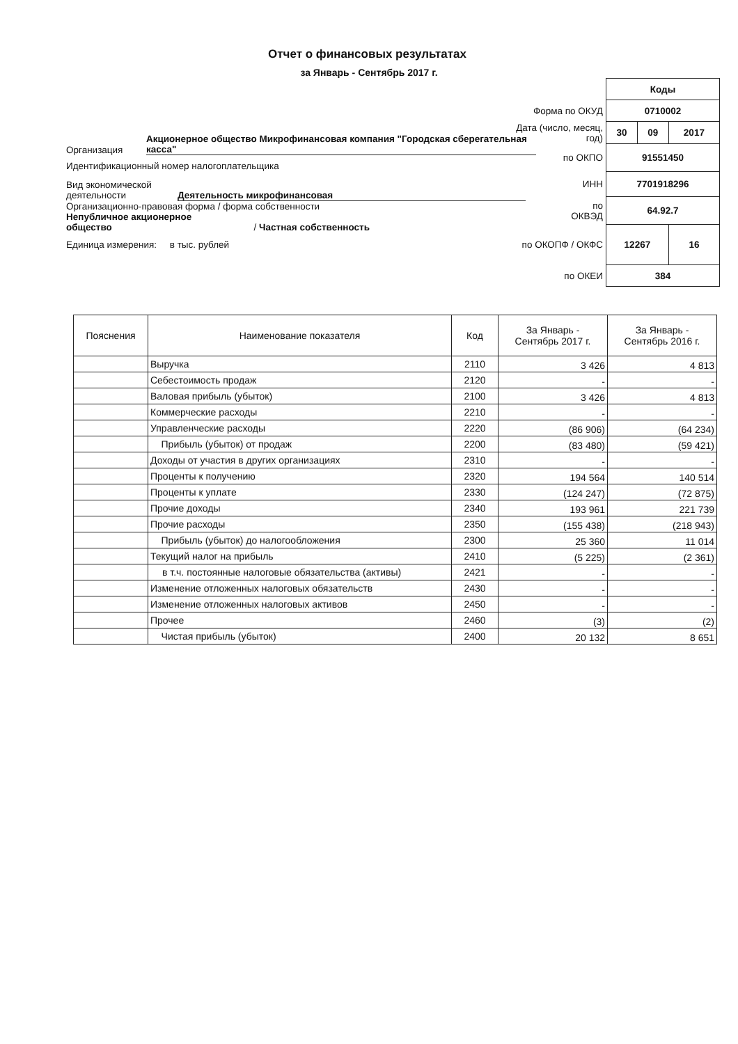Отчет о финансовых результатах
за Январь - Сентябрь 2017 г.
Организация Акционерное общество Микрофинансовая компания "Городская сберегательная касса"
Идентификационный номер налогоплательщика
Вид экономической
деятельности Деятельность микрофинансовая
Организационно-правовая форма / форма собственности
Непубличное акционерное
общество / Частная собственность
Единица измерения: в тыс. рублей
| | Коды | | |
| Форма по ОКУД | 0710002 | | |
| Дата (число, месяц, год) | 30 | 09 | 2017 |
| по ОКПО | 91551450 | | |
| ИНН | 7701918296 | | |
| по ОКВЭД | 64.92.7 | | |
| по ОКОПФ / ОКФС | 12267 | | 16 |
| по ОКЕИ | 384 | | |
| Пояснения | Наименование показателя | Код | За Январь - Сентябрь 2017 г. | За Январь - Сентябрь 2016 г. |
| --- | --- | --- | --- | --- |
| | Выручка | 2110 | 3 426 | 4 813 |
| | Себестоимость продаж | 2120 | - | - |
| | Валовая прибыль (убыток) | 2100 | 3 426 | 4 813 |
| | Коммерческие расходы | 2210 | - | - |
| | Управленческие расходы | 2220 | (86 906) | (64 234) |
| | Прибыль (убыток) от продаж | 2200 | (83 480) | (59 421) |
| | Доходы от участия в других организациях | 2310 | - | - |
| | Проценты к получению | 2320 | 194 564 | 140 514 |
| | Проценты к уплате | 2330 | (124 247) | (72 875) |
| | Прочие доходы | 2340 | 193 961 | 221 739 |
| | Прочие расходы | 2350 | (155 438) | (218 943) |
| | Прибыль (убыток) до налогообложения | 2300 | 25 360 | 11 014 |
| | Текущий налог на прибыль | 2410 | (5 225) | (2 361) |
| | в т.ч. постоянные налоговые обязательства (активы) | 2421 | - | - |
| | Изменение отложенных налоговых обязательств | 2430 | - | - |
| | Изменение отложенных налоговых активов | 2450 | - | - |
| | Прочее | 2460 | (3) | (2) |
| | Чистая прибыль (убыток) | 2400 | 20 132 | 8 651 |